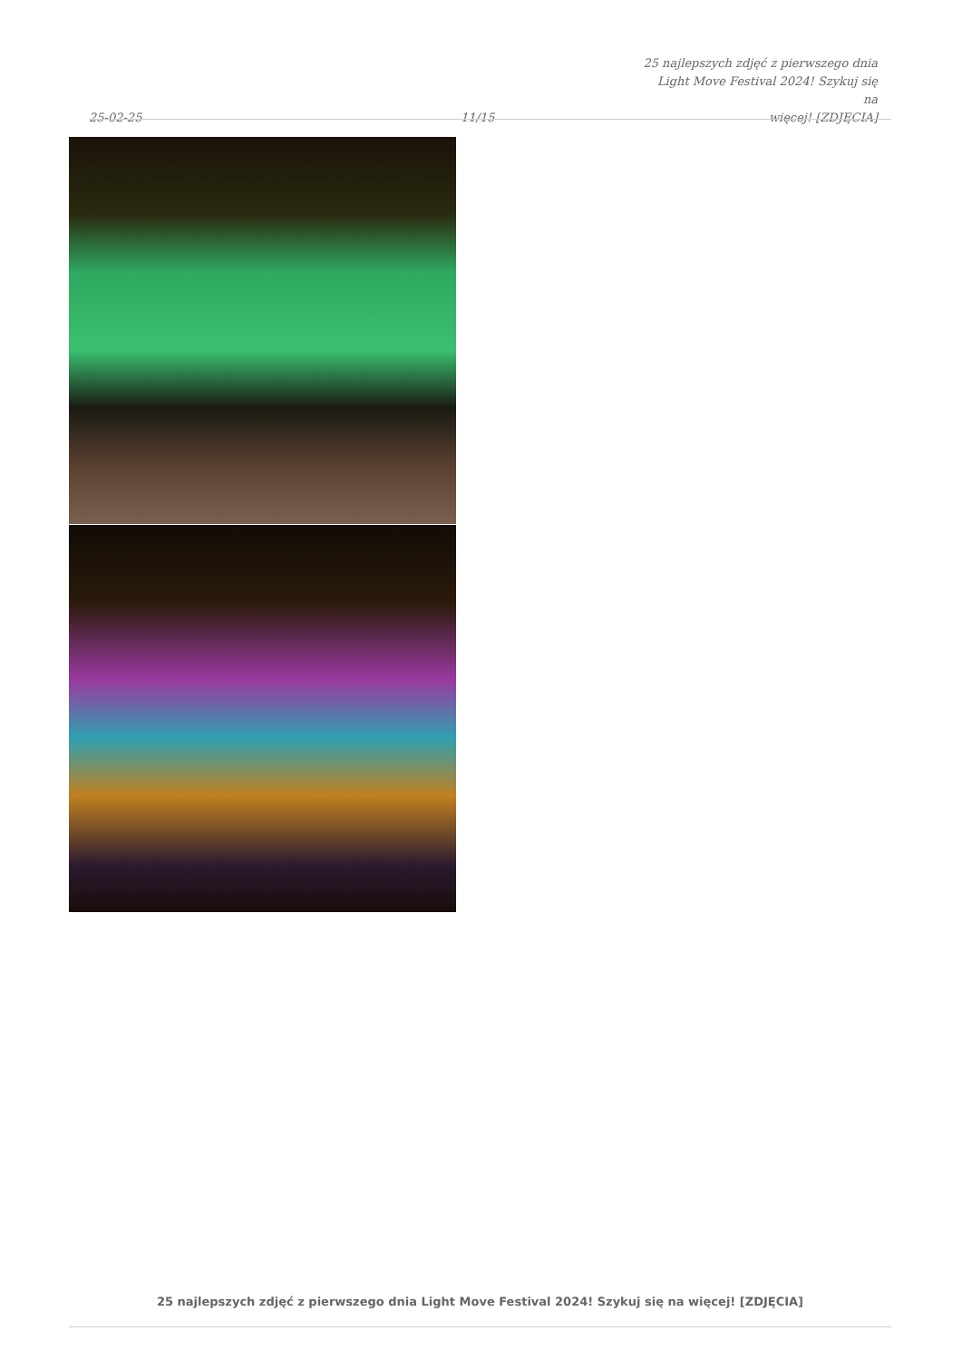25-02-25
11/15
25 najlepszych zdjęć z pierwszego dnia
Light Move Festival 2024! Szykuj się na
więcej! [ZDJĘCIA]
25 najlepszych zdjęć z pierwszego dnia Light Move Festival 2024! Szykuj się na więcej! [ZDJĘCIA]